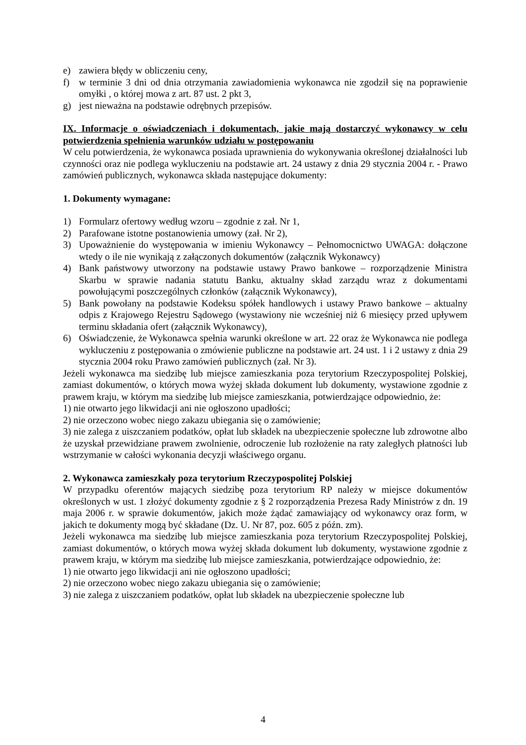e) zawiera błędy w obliczeniu ceny,
f) w terminie 3 dni od dnia otrzymania zawiadomienia wykonawca nie zgodził się na poprawienie omyłki , o której mowa z art. 87 ust. 2 pkt 3,
g) jest nieważna na podstawie odrębnych przepisów.
IX. Informacje o oświadczeniach i dokumentach, jakie mają dostarczyć wykonawcy w celu potwierdzenia spełnienia warunków udziału w postępowaniu
W celu potwierdzenia, że wykonawca posiada uprawnienia do wykonywania określonej działalności lub czynności oraz nie podlega wykluczeniu na podstawie art. 24 ustawy z dnia 29 stycznia 2004 r. - Prawo zamówień publicznych, wykonawca składa następujące dokumenty:
1. Dokumenty wymagane:
1) Formularz ofertowy według wzoru – zgodnie z zał. Nr 1,
2) Parafowane istotne postanowienia umowy (zał. Nr 2),
3) Upoważnienie do występowania w imieniu Wykonawcy – Pełnomocnictwo UWAGA: dołączone wtedy o ile nie wynikają z załączonych dokumentów (załącznik Wykonawcy)
4) Bank państwowy utworzony na podstawie ustawy Prawo bankowe – rozporządzenie Ministra Skarbu w sprawie nadania statutu Banku, aktualny skład zarządu wraz z dokumentami powołującymi poszczególnych członków (załącznik Wykonawcy),
5) Bank powołany na podstawie Kodeksu spółek handlowych i ustawy Prawo bankowe – aktualny odpis z Krajowego Rejestru Sądowego (wystawiony nie wcześniej niż 6 miesięcy przed upływem terminu składania ofert (załącznik Wykonawcy),
6) Oświadczenie, że Wykonawca spełnia warunki określone w art. 22 oraz że Wykonawca nie podlega wykluczeniu z postępowania o zmówienie publiczne na podstawie art. 24 ust. 1 i 2 ustawy z dnia 29 stycznia 2004 roku Prawo zamówień publicznych (zał. Nr 3).
Jeżeli wykonawca ma siedzibę lub miejsce zamieszkania poza terytorium Rzeczypospolitej Polskiej, zamiast dokumentów, o których mowa wyżej składa dokument lub dokumenty, wystawione zgodnie z prawem kraju, w którym ma siedzibę lub miejsce zamieszkania, potwierdzające odpowiednio, że:
1) nie otwarto jego likwidacji ani nie ogłoszono upadłości;
2) nie orzeczono wobec niego zakazu ubiegania się o zamówienie;
3) nie zalega z uiszczaniem podatków, opłat lub składek na ubezpieczenie społeczne lub zdrowotne albo że uzyskał przewidziane prawem zwolnienie, odroczenie lub rozłożenie na raty zaległych płatności lub wstrzymanie w całości wykonania decyzji właściwego organu.
2. Wykonawca zamieszkały poza terytorium Rzeczypospolitej Polskiej
W przypadku oferentów mających siedzibę poza terytorium RP należy w miejsce dokumentów określonych w ust. 1 złożyć dokumenty zgodnie z § 2 rozporządzenia Prezesa Rady Ministrów z dn. 19 maja 2006 r. w sprawie dokumentów, jakich może żądać zamawiający od wykonawcy oraz form, w jakich te dokumenty mogą być składane (Dz. U. Nr 87, poz. 605 z późn. zm).
Jeżeli wykonawca ma siedzibę lub miejsce zamieszkania poza terytorium Rzeczypospolitej Polskiej, zamiast dokumentów, o których mowa wyżej składa dokument lub dokumenty, wystawione zgodnie z prawem kraju, w którym ma siedzibę lub miejsce zamieszkania, potwierdzające odpowiednio, że:
1) nie otwarto jego likwidacji ani nie ogłoszono upadłości;
2) nie orzeczono wobec niego zakazu ubiegania się o zamówienie;
3) nie zalega z uiszczaniem podatków, opłat lub składek na ubezpieczenie społeczne lub
4